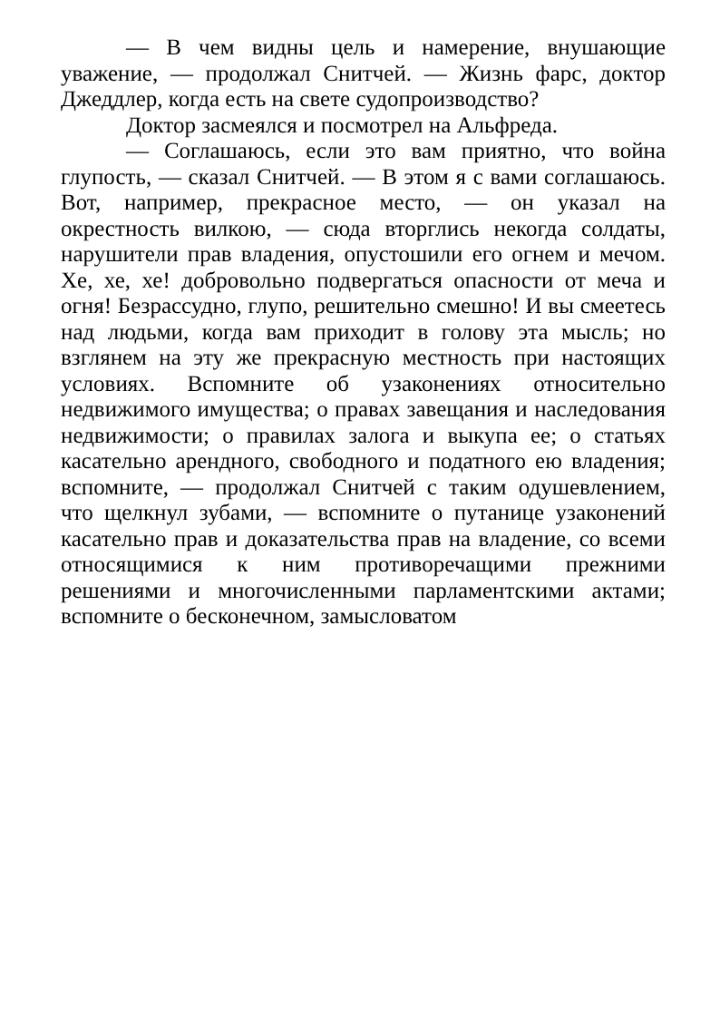— В чем видны цель и намерение, внушающие уважение, — продолжал Снитчей. — Жизнь фарс, доктор Джеддлер, когда есть на свете судопроизводство?
Доктор засмеялся и посмотрел на Альфреда.
— Соглашаюсь, если это вам приятно, что война глупость, — сказал Снитчей. — В этом я с вами соглашаюсь. Вот, например, прекрасное место, — он указал на окрестность вилкою, — сюда вторглись некогда солдаты, нарушители прав владения, опустошили его огнем и мечом. Хе, хе, хе! добровольно подвергаться опасности от меча и огня! Безрассудно, глупо, решительно смешно! И вы смеетесь над людьми, когда вам приходит в голову эта мысль; но взглянем на эту же прекрасную местность при настоящих условиях. Вспомните об узаконениях относительно недвижимого имущества; о правах завещания и наследования недвижимости; о правилах залога и выкупа ее; о статьях касательно арендного, свободного и податного ею владения; вспомните, — продолжал Снитчей с таким одушевлением, что щелкнул зубами, — вспомните о путанице узаконений касательно прав и доказательства прав на владение, со всеми относящимися к ним противоречащими прежними решениями и многочисленными парламентскими актами; вспомните о бесконечном, замысловатом